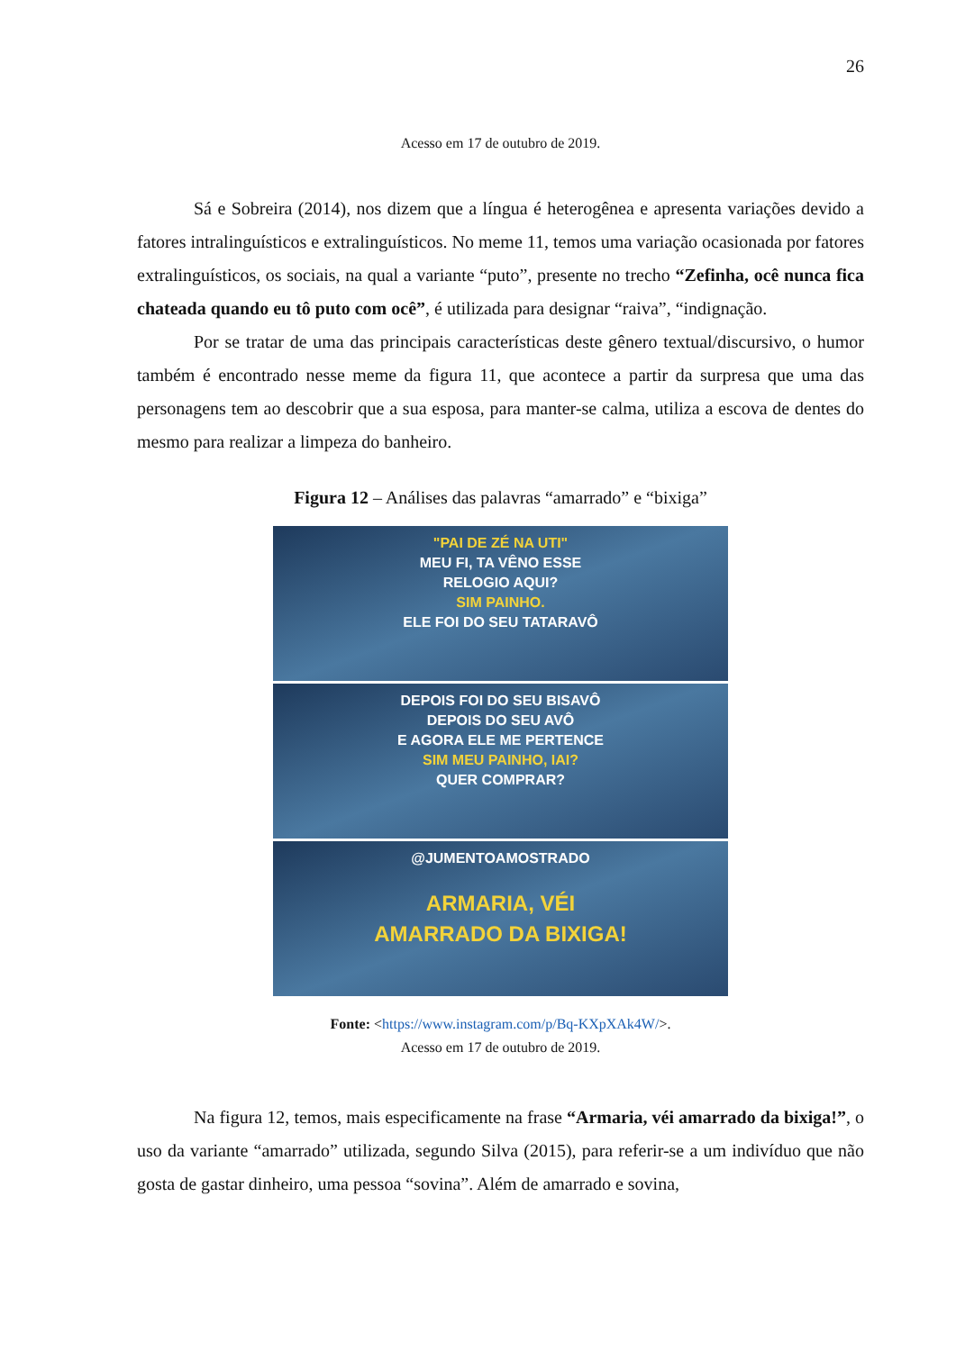26
Acesso em 17 de outubro de 2019.
Sá e Sobreira (2014), nos dizem que a língua é heterogênea e apresenta variações devido a fatores intralinguísticos e extralinguísticos. No meme 11, temos uma variação ocasionada por fatores extralinguísticos, os sociais, na qual a variante “puto”, presente no trecho “Zefinha, ocê nunca fica chateada quando eu tô puto com ocê”, é utilizada para designar “raiva”, “indignação.
Por se tratar de uma das principais características deste gênero textual/discursivo, o humor também é encontrado nesse meme da figura 11, que acontece a partir da surpresa que uma das personagens tem ao descobrir que a sua esposa, para manter-se calma, utiliza a escova de dentes do mesmo para realizar a limpeza do banheiro.
Figura 12 – Análises das palavras “amarrado” e “bixiga”
"PAI DE ZÉ NA UTI"
MEU FI, TA VÊNO ESSE
RELOGIO AQUI?
SIM PAINHO.
ELE FOI DO SEU TATARAVÔ
DEPOIS FOI DO SEU BISAVÔ
DEPOIS DO SEU AVÔ
E AGORA ELE ME PERTENCE
SIM MEU PAINHO, IAI?
QUER COMPRAR?
@JUMENTOAMOSTRADO
ARMARIA, VÉI
AMARRADO DA BIXIGA!
Fonte: <https://www.instagram.com/p/Bq-KXpXAk4W/>.
Acesso em 17 de outubro de 2019.
Na figura 12, temos, mais especificamente na frase “Armaria, véi amarrado da bixiga!”, o uso da variante “amarrado” utilizada, segundo Silva (2015), para referir-se a um indivíduo que não gosta de gastar dinheiro, uma pessoa “sovina”. Além de amarrado e sovina,